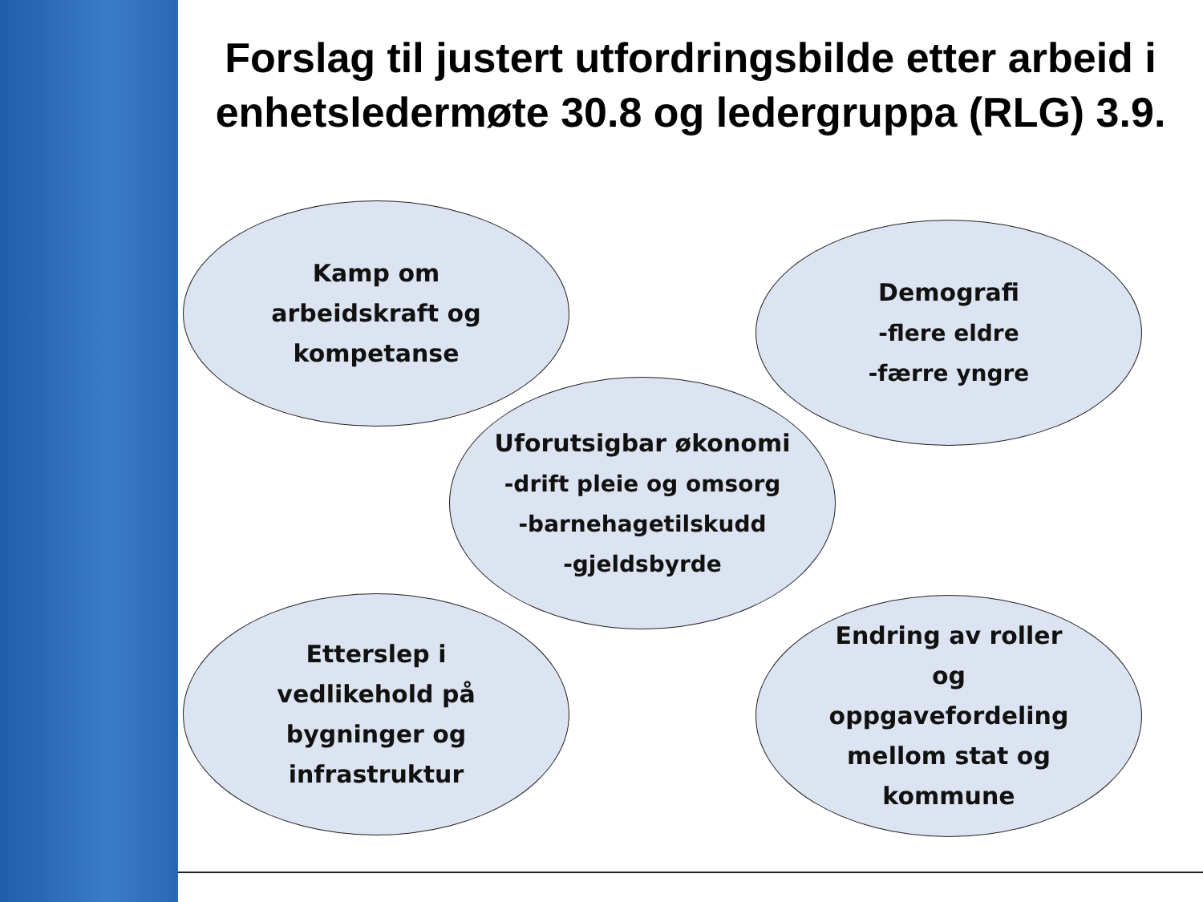Forslag til justert utfordringsbilde etter arbeid i enhetsledermøte 30.8 og ledergruppa (RLG) 3.9.
Kamp om
arbeidskraft og
kompetanse
Demografi
-flere eldre
-færre yngre
Uforutsigbar økonomi
-drift pleie og omsorg
-barnehagetilskudd
-gjeldsbyrde
Etterslep i
vedlikehold på
bygninger og
infrastruktur
Endring av roller
og
oppgavefordeling
mellom stat og
kommune